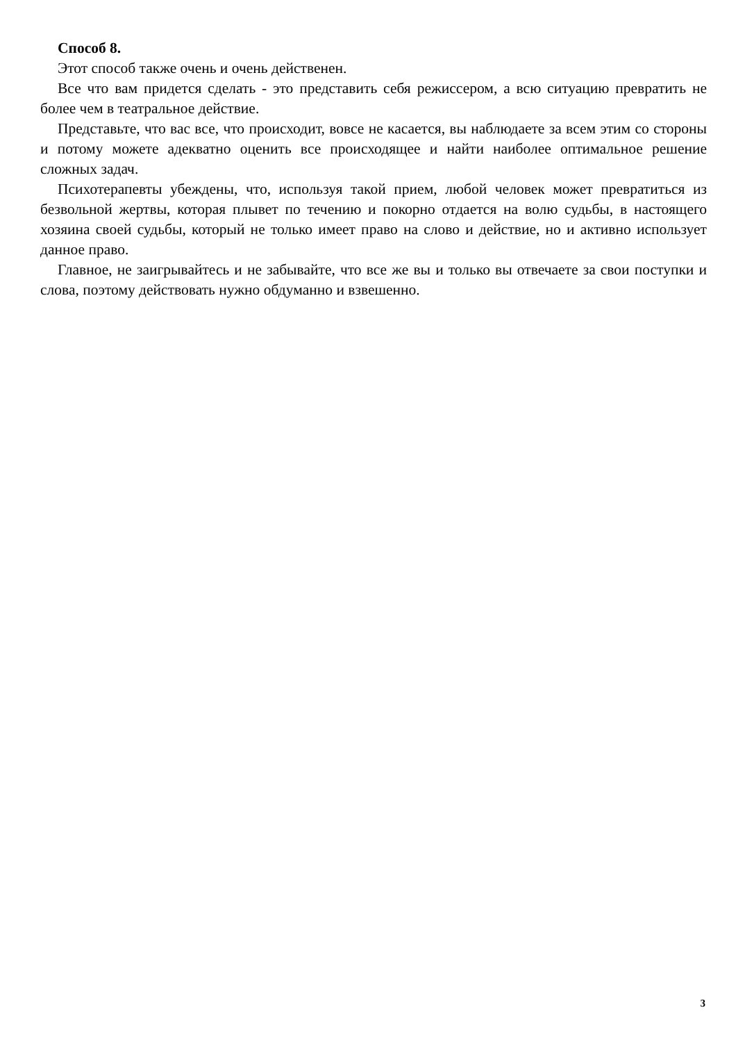Способ 8.
Этот способ также очень и очень действенен.
Все что вам придется сделать - это представить себя режиссером, а всю ситуацию превратить не более чем в театральное действие.
Представьте, что вас все, что происходит, вовсе не касается, вы наблюдаете за всем этим со стороны и потому можете адекватно оценить все происходящее и найти наиболее оптимальное решение сложных задач.
Психотерапевты убеждены, что, используя такой прием, любой человек может превратиться из безвольной жертвы, которая плывет по течению и покорно отдается на волю судьбы, в настоящего хозяина своей судьбы, который не только имеет право на слово и действие, но и активно использует данное право.
Главное, не заигрывайтесь и не забывайте, что все же вы и только вы отвечаете за свои поступки и слова, поэтому действовать нужно обдуманно и взвешенно.
3